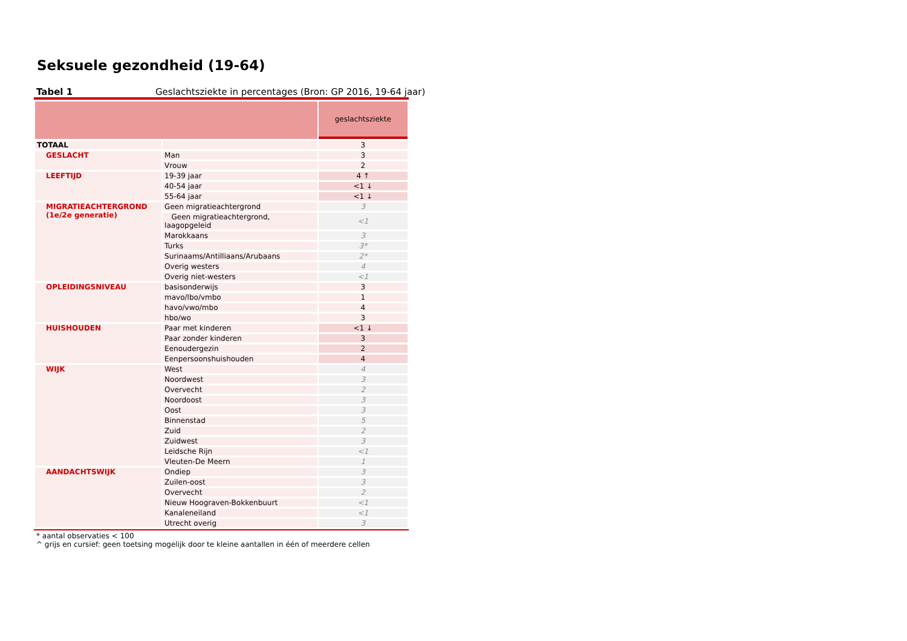Seksuele gezondheid (19-64)
Tabel 1 Geslachtsziekte in percentages (Bron: GP 2016, 19-64 jaar)
| | | geslachtsziekte |
| TOTAAL | | 3 |
| GESLACHT | Man | 3 |
| | Vrouw | 2 |
| LEEFTIJD | 19-39 jaar | 4 ↑ |
| | 40-54 jaar | <1 ↓ |
| | 55-64 jaar | <1 ↓ |
| MIGRATIEACHTERGROND (1e/2e generatie) | Geen migratieachtergrond | 3 |
| | Geen migratieachtergrond, laagopgeleid | <1 |
| | Marokkaans | 3 |
| | Turks | 3* |
| | Surinaams/Antilliaans/Arubaans | 2* |
| | Overig westers | 4 |
| | Overig niet-westers | <1 |
| OPLEIDINGSNIVEAU | basisonderwijs | 3 |
| | mavo/lbo/vmbo | 1 |
| | havo/vwo/mbo | 4 |
| | hbo/wo | 3 |
| HUISHOUDEN | Paar met kinderen | <1 ↓ |
| | Paar zonder kinderen | 3 |
| | Eenoudergezin | 2 |
| | Eenpersoonshuishouden | 4 |
| WIJK | West | 4 |
| | Noordwest | 3 |
| | Overvecht | 2 |
| | Noordoost | 3 |
| | Oost | 3 |
| | Binnenstad | 5 |
| | Zuid | 2 |
| | Zuidwest | 3 |
| | Leidsche Rijn | <1 |
| | Vleuten-De Meern | 1 |
| AANDACHTSWIJK | Ondiep | 3 |
| | Zuilen-oost | 3 |
| | Overvecht | 2 |
| | Nieuw Hoograven-Bokkenbuurt | <1 |
| | Kanaleneiland | <1 |
| | Utrecht overig | 3 |
* aantal observaties < 100
^ grijs en cursief: geen toetsing mogelijk door te kleine aantallen in één of meerdere cellen